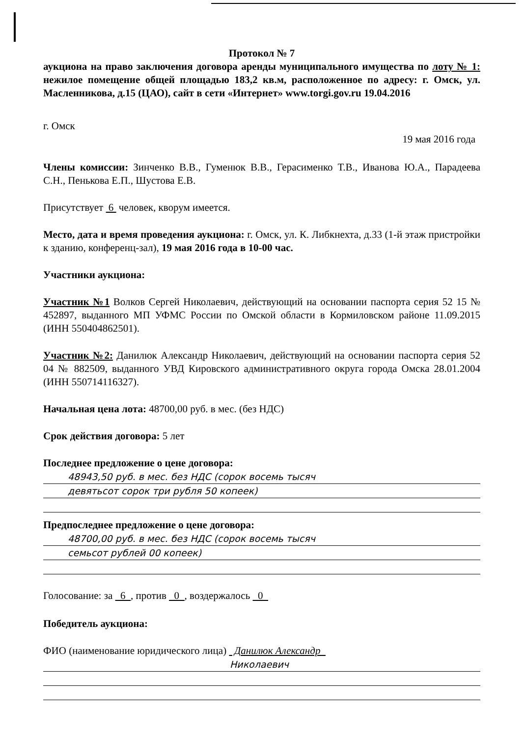Протокол № 7
аукциона на право заключения договора аренды муниципального имущества по лоту № 1: нежилое помещение общей площадью 183,2 кв.м, расположенное по адресу: г. Омск, ул. Масленникова, д.15 (ЦАО), сайт в сети «Интернет» www.torgi.gov.ru 19.04.2016
г. Омск
19 мая 2016 года
Члены комиссии: Зинченко В.В., Гуменюк В.В., Герасименко Т.В., Иванова Ю.А., Парадеева С.Н., Пенькова Е.П., Шустова Е.В.
Присутствует 6 человек, кворум имеется.
Место, дата и время проведения аукциона: г. Омск, ул. К. Либкнехта, д.33 (1-й этаж пристройки к зданию, конференц-зал), 19 мая 2016 года в 10-00 час.
Участники аукциона:
Участник №1 Волков Сергей Николаевич, действующий на основании паспорта серия 52 15 № 452897, выданного МП УФМС России по Омской области в Кормиловском районе 11.09.2015 (ИНН 550404862501).
Участник №2: Данилюк Александр Николаевич, действующий на основании паспорта серия 52 04 № 882509, выданного УВД Кировского административного округа города Омска 28.01.2004 (ИНН 550714116327).
Начальная цена лота: 48700,00 руб. в мес. (без НДС)
Срок действия договора: 5 лет
Последнее предложение о цене договора:
48943,50 руб. в мес. без НДС (сорок восемь тысяч
девятьсот сорок три рубля 50 копеек)
Предпоследнее предложение о цене договора:
48700,00 руб. в мес. без НДС (сорок восемь тысяч
семьсот рублей 00 копеек)
Голосование: за 6 , против 0 , воздержалось 0
Победитель аукциона:
ФИО (наименование юридического лица) Данилюк Александр
Николаевич